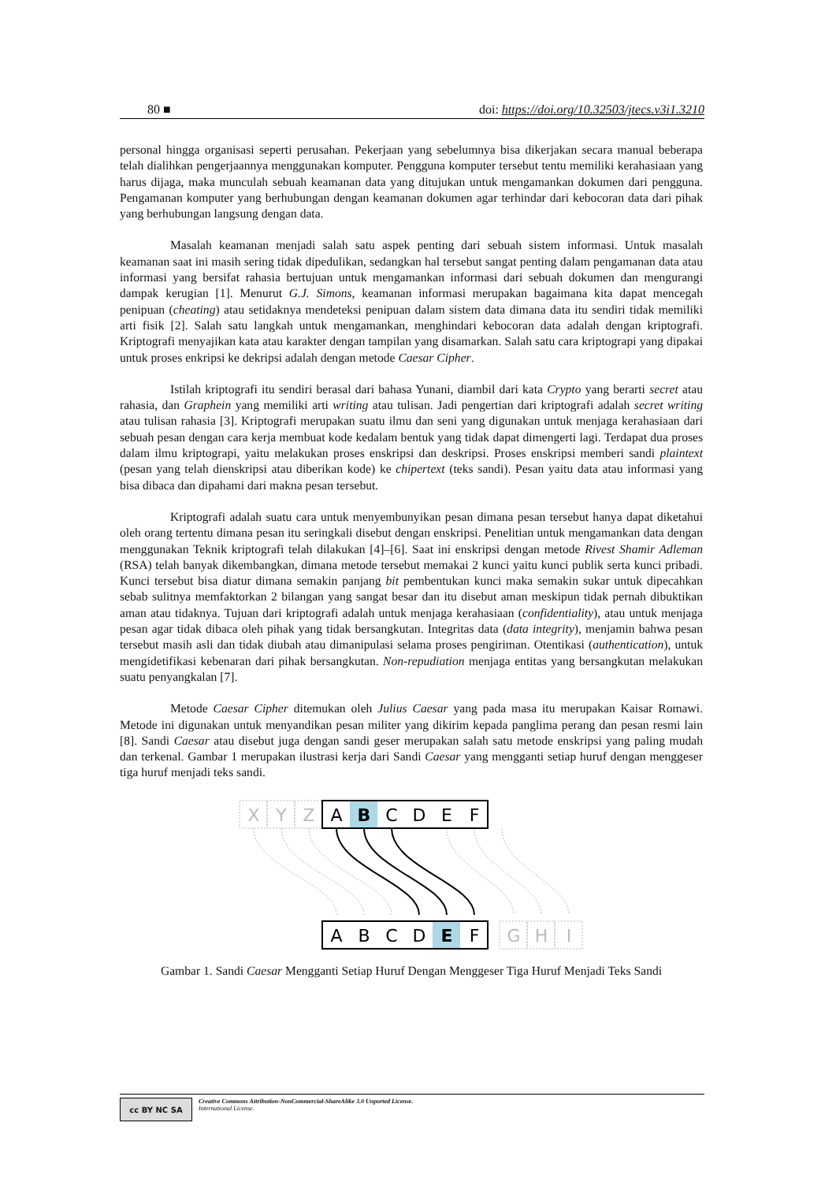80 ■ doi: https://doi.org/10.32503/jtecs.v3i1.3210
personal hingga organisasi seperti perusahan. Pekerjaan yang sebelumnya bisa dikerjakan secara manual beberapa telah dialihkan pengerjaannya menggunakan komputer. Pengguna komputer tersebut tentu memiliki kerahasiaan yang harus dijaga, maka munculah sebuah keamanan data yang ditujukan untuk mengamankan dokumen dari pengguna. Pengamanan komputer yang berhubungan dengan keamanan dokumen agar terhindar dari kebocoran data dari pihak yang berhubungan langsung dengan data.
Masalah keamanan menjadi salah satu aspek penting dari sebuah sistem informasi. Untuk masalah keamanan saat ini masih sering tidak dipedulikan, sedangkan hal tersebut sangat penting dalam pengamanan data atau informasi yang bersifat rahasia bertujuan untuk mengamankan informasi dari sebuah dokumen dan mengurangi dampak kerugian [1]. Menurut G.J. Simons, keamanan informasi merupakan bagaimana kita dapat mencegah penipuan (cheating) atau setidaknya mendeteksi penipuan dalam sistem data dimana data itu sendiri tidak memiliki arti fisik [2]. Salah satu langkah untuk mengamankan, menghindari kebocoran data adalah dengan kriptografi. Kriptografi menyajikan kata atau karakter dengan tampilan yang disamarkan. Salah satu cara kriptograpi yang dipakai untuk proses enkripsi ke dekripsi adalah dengan metode Caesar Cipher.
Istilah kriptografi itu sendiri berasal dari bahasa Yunani, diambil dari kata Crypto yang berarti secret atau rahasia, dan Graphein yang memiliki arti writing atau tulisan. Jadi pengertian dari kriptografi adalah secret writing atau tulisan rahasia [3]. Kriptografi merupakan suatu ilmu dan seni yang digunakan untuk menjaga kerahasiaan dari sebuah pesan dengan cara kerja membuat kode kedalam bentuk yang tidak dapat dimengerti lagi. Terdapat dua proses dalam ilmu kriptograpi, yaitu melakukan proses enskripsi dan deskripsi. Proses enskripsi memberi sandi plaintext (pesan yang telah dienskripsi atau diberikan kode) ke chipertext (teks sandi). Pesan yaitu data atau informasi yang bisa dibaca dan dipahami dari makna pesan tersebut.
Kriptografi adalah suatu cara untuk menyembunyikan pesan dimana pesan tersebut hanya dapat diketahui oleh orang tertentu dimana pesan itu seringkali disebut dengan enskripsi. Penelitian untuk mengamankan data dengan menggunakan Teknik kriptografi telah dilakukan [4]–[6]. Saat ini enskripsi dengan metode Rivest Shamir Adleman (RSA) telah banyak dikembangkan, dimana metode tersebut memakai 2 kunci yaitu kunci publik serta kunci pribadi. Kunci tersebut bisa diatur dimana semakin panjang bit pembentukan kunci maka semakin sukar untuk dipecahkan sebab sulitnya memfaktorkan 2 bilangan yang sangat besar dan itu disebut aman meskipun tidak pernah dibuktikan aman atau tidaknya. Tujuan dari kriptografi adalah untuk menjaga kerahasiaan (confidentiality), atau untuk menjaga pesan agar tidak dibaca oleh pihak yang tidak bersangkutan. Integritas data (data integrity), menjamin bahwa pesan tersebut masih asli dan tidak diubah atau dimanipulasi selama proses pengiriman. Otentikasi (authentication), untuk mengidetifikasi kebenaran dari pihak bersangkutan. Non-repudiation menjaga entitas yang bersangkutan melakukan suatu penyangkalan [7].
Metode Caesar Cipher ditemukan oleh Julius Caesar yang pada masa itu merupakan Kaisar Romawi. Metode ini digunakan untuk menyandikan pesan militer yang dikirim kepada panglima perang dan pesan resmi lain [8]. Sandi Caesar atau disebut juga dengan sandi geser merupakan salah satu metode enskripsi yang paling mudah dan terkenal. Gambar 1 merupakan ilustrasi kerja dari Sandi Caesar yang mengganti setiap huruf dengan menggeser tiga huruf menjadi teks sandi.
X
Y
Z
G
H
I
A
B
C
D
E
F
A
B
C
D
E
F
Gambar 1. Sandi Caesar Mengganti Setiap Huruf Dengan Menggeser Tiga Huruf Menjadi Teks Sandi
cc BY NC SA
Creative Commons Attribution-NonCommercial-ShareAlike 3.0 Unported License.
International License.